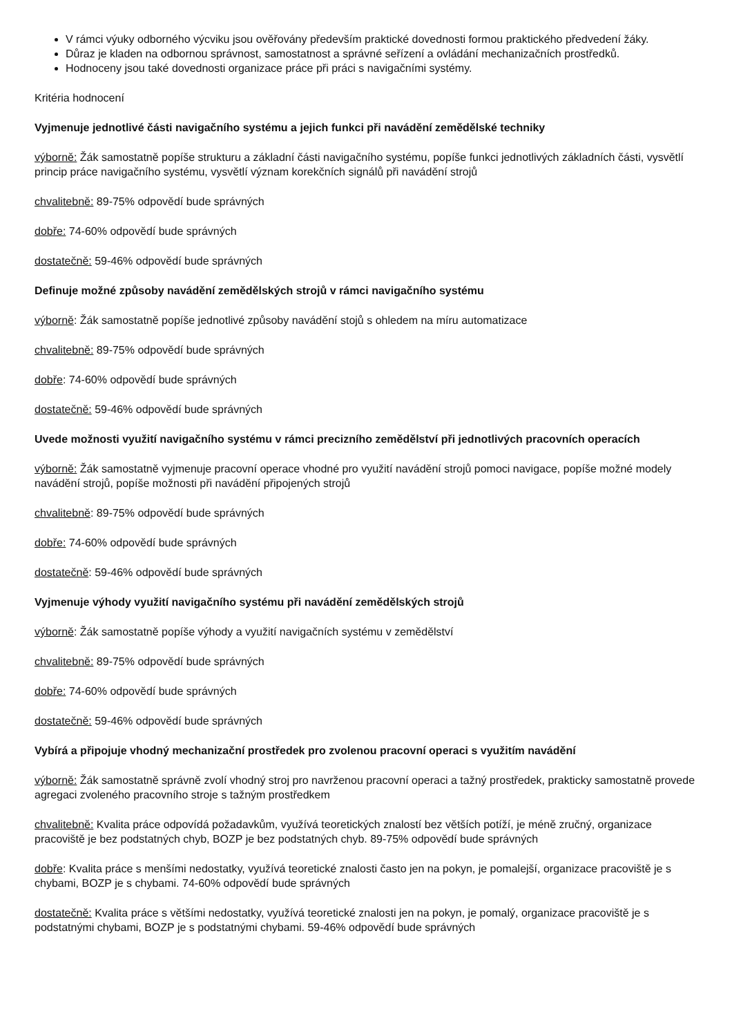V rámci výuky odborného výcviku jsou ověřovány především praktické dovednosti formou praktického předvedení žáky.
Důraz je kladen na odbornou správnost, samostatnost a správné seřízení a ovládání mechanizačních prostředků.
Hodnoceny jsou také dovednosti organizace práce při práci s navigačními systémy.
Kritéria hodnocení
Vyjmenuje jednotlivé části navigačního systému a jejich funkci při navádění zemědělské techniky
výborně: Žák samostatně popíše strukturu a základní části navigačního systému, popíše funkci jednotlivých základních části, vysvětlí princip práce navigačního systému, vysvětlí význam korekčních signálů při navádění strojů
chvalitebně: 89-75% odpovědí bude správných
dobře: 74-60% odpovědí bude správných
dostatečně: 59-46% odpovědí bude správných
Definuje možné způsoby navádění zemědělských strojů v rámci navigačního systému
výborně: Žák samostatně popíše jednotlivé způsoby navádění stojů s ohledem na míru automatizace
chvalitebně: 89-75% odpovědí bude správných
dobře: 74-60% odpovědí bude správných
dostatečně: 59-46% odpovědí bude správných
Uvede možnosti využití navigačního systému v rámci precizního zemědělství při jednotlivých pracovních operacích
výborně: Žák samostatně vyjmenuje pracovní operace vhodné pro využití navádění strojů pomoci navigace, popíše možné modely navádění strojů, popíše možnosti při navádění připojených strojů
chvalitebně: 89-75% odpovědí bude správných
dobře: 74-60% odpovědí bude správných
dostatečně: 59-46% odpovědí bude správných
Vyjmenuje výhody využití navigačního systému při navádění zemědělských strojů
výborně: Žák samostatně popíše výhody a využití navigačních systému v zemědělství
chvalitebně: 89-75% odpovědí bude správných
dobře: 74-60% odpovědí bude správných
dostatečně: 59-46% odpovědí bude správných
Vybírá a připojuje vhodný mechanizační prostředek pro zvolenou pracovní operaci s využitím navádění
výborně: Žák samostatně správně zvolí vhodný stroj pro navrženou pracovní operaci a tažný prostředek, prakticky samostatně provede agregaci zvoleného pracovního stroje s tažným prostředkem
chvalitebně: Kvalita práce odpovídá požadavkům, využívá teoretických znalostí bez větších potíží, je méně zručný, organizace pracoviště je bez podstatných chyb, BOZP je bez podstatných chyb. 89-75% odpovědí bude správných
dobře: Kvalita práce s menšími nedostatky, využívá teoretické znalosti často jen na pokyn, je pomalejší, organizace pracoviště je s chybami, BOZP je s chybami. 74-60% odpovědí bude správných
dostatečně: Kvalita práce s většími nedostatky, využívá teoretické znalosti jen na pokyn, je pomalý, organizace pracoviště je s podstatnými chybami, BOZP je s podstatnými chybami. 59-46% odpovědí bude správných